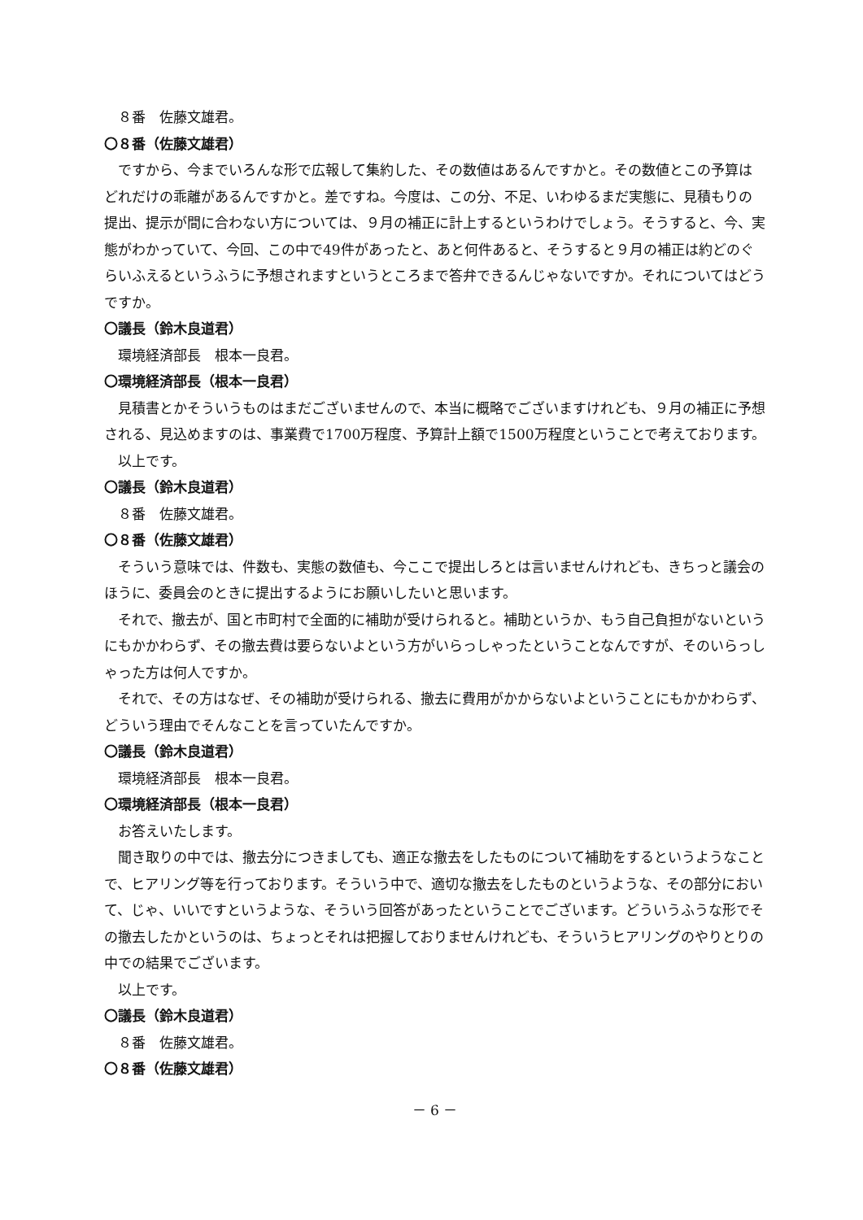８番　佐藤文雄君。
〇８番（佐藤文雄君）
ですから、今までいろんな形で広報して集約した、その数値はあるんですかと。その数値とこの予算はどれだけの乖離があるんですかと。差ですね。今度は、この分、不足、いわゆるまだ実態に、見積もりの提出、提示が間に合わない方については、９月の補正に計上するというわけでしょう。そうすると、今、実態がわかっていて、今回、この中で49件があったと、あと何件あると、そうすると９月の補正は約どのぐらいふえるというふうに予想されますというところまで答弁できるんじゃないですか。それについてはどうですか。
〇議長（鈴木良道君）
環境経済部長　根本一良君。
〇環境経済部長（根本一良君）
見積書とかそういうものはまだございませんので、本当に概略でございますけれども、９月の補正に予想される、見込めますのは、事業費で1700万程度、予算計上額で1500万程度ということで考えております。
以上です。
〇議長（鈴木良道君）
８番　佐藤文雄君。
〇８番（佐藤文雄君）
そういう意味では、件数も、実態の数値も、今ここで提出しろとは言いませんけれども、きちっと議会のほうに、委員会のときに提出するようにお願いしたいと思います。
それで、撤去が、国と市町村で全面的に補助が受けられると。補助というか、もう自己負担がないというにもかかわらず、その撤去費は要らないよという方がいらっしゃったということなんですが、そのいらっしゃった方は何人ですか。
それで、その方はなぜ、その補助が受けられる、撤去に費用がかからないよということにもかかわらず、どういう理由でそんなことを言っていたんですか。
〇議長（鈴木良道君）
環境経済部長　根本一良君。
〇環境経済部長（根本一良君）
お答えいたします。
聞き取りの中では、撤去分につきましても、適正な撤去をしたものについて補助をするというようなことで、ヒアリング等を行っております。そういう中で、適切な撤去をしたものというような、その部分において、じゃ、いいですというような、そういう回答があったということでございます。どういうふうな形でその撤去したかというのは、ちょっとそれは把握しておりませんけれども、そういうヒアリングのやりとりの中での結果でございます。
以上です。
〇議長（鈴木良道君）
８番　佐藤文雄君。
〇８番（佐藤文雄君）
－ 6 －